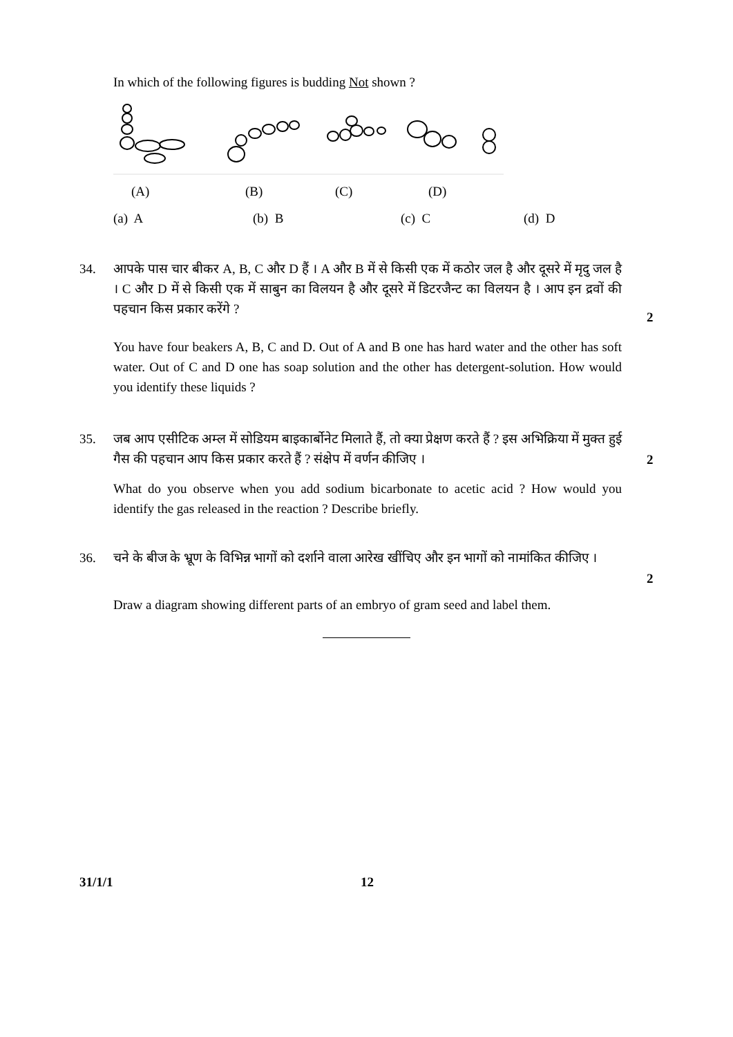In which of the following figures is budding Not shown ?
(A) (B) (C) (D)
(a) A (b) B (c) C (d) D
34. आपके पास चार बीकर A, B, C और D हैं । A और B में से किसी एक में कठोर जल है और दूसरे में मृदु जल है । C और D में से किसी एक में साबुन का विलयन है और दूसरे में डिटरजैन्ट का विलयन है । आप इन द्रवों की पहचान किस प्रकार करेंगे ?
2
You have four beakers A, B, C and D. Out of A and B one has hard water and the other has soft water. Out of C and D one has soap solution and the other has detergent-solution. How would you identify these liquids ?
35. जब आप एसीटिक अम्ल में सोडियम बाइकार्बोनेट मिलाते हैं, तो क्या प्रेक्षण करते हैं ? इस अभिक्रिया में मुक्त हुई गैस की पहचान आप किस प्रकार करते हैं ? संक्षेप में वर्णन कीजिए ।
2
What do you observe when you add sodium bicarbonate to acetic acid ? How would you identify the gas released in the reaction ? Describe briefly.
36. चने के बीज के भ्रूण के विभिन्न भागों को दर्शाने वाला आरेख खींचिए और इन भागों को नामांकित कीजिए ।
2
Draw a diagram showing different parts of an embryo of gram seed and label them.
31/1/1 12